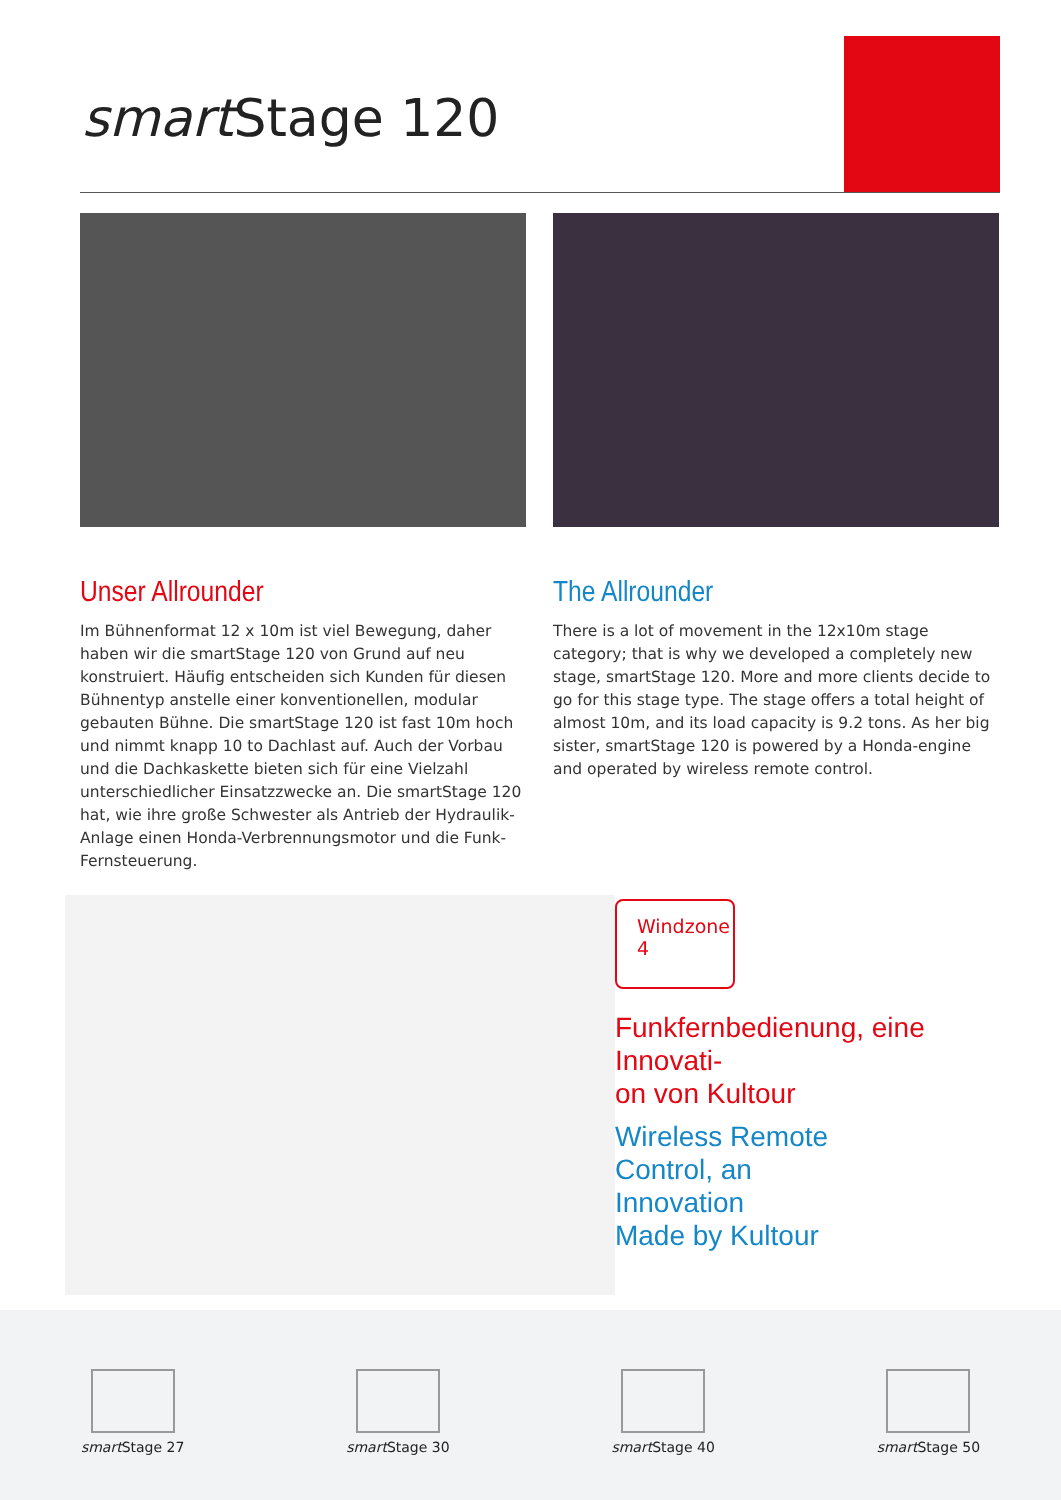smart Stage 120
Unser Allrounder
Im Bühnenformat 12 x 10m ist viel Bewegung, daher haben wir die smartStage 120 von Grund auf neu konstruiert. Häufig entscheiden sich Kunden für diesen Bühnentyp anstelle einer konventionellen, modular gebauten Bühne. Die smartStage 120 ist fast 10m hoch und nimmt knapp 10 to Dachlast auf. Auch der Vorbau und die Dachkaskette bieten sich für eine Vielzahl unterschiedlicher Einsatzzwecke an. Die smartStage 120 hat, wie ihre große Schwester als Antrieb der Hydraulik-Anlage einen Honda-Verbrennungsmotor und die Funk-Fern­steuerung.
The Allrounder
There is a lot of movement in the 12x10m stage category; that is why we developed a completely new stage, smartStage 120. More and more clients decide to go for this stage type. The stage offers a total height of almost 10m, and its load capaci­ty is 9.2 tons. As her big sister, smartStage 120 is powered by a Honda-engine and operated by wireless remote control.
Windzone 4
Funkfernbedienung, eine Innovati-
on von Kultour
Wireless Remote
Control, an
Innovation
Made by Kultour
smart Stage 27
smart Stage 30
smart Stage 40
smart Stage 50